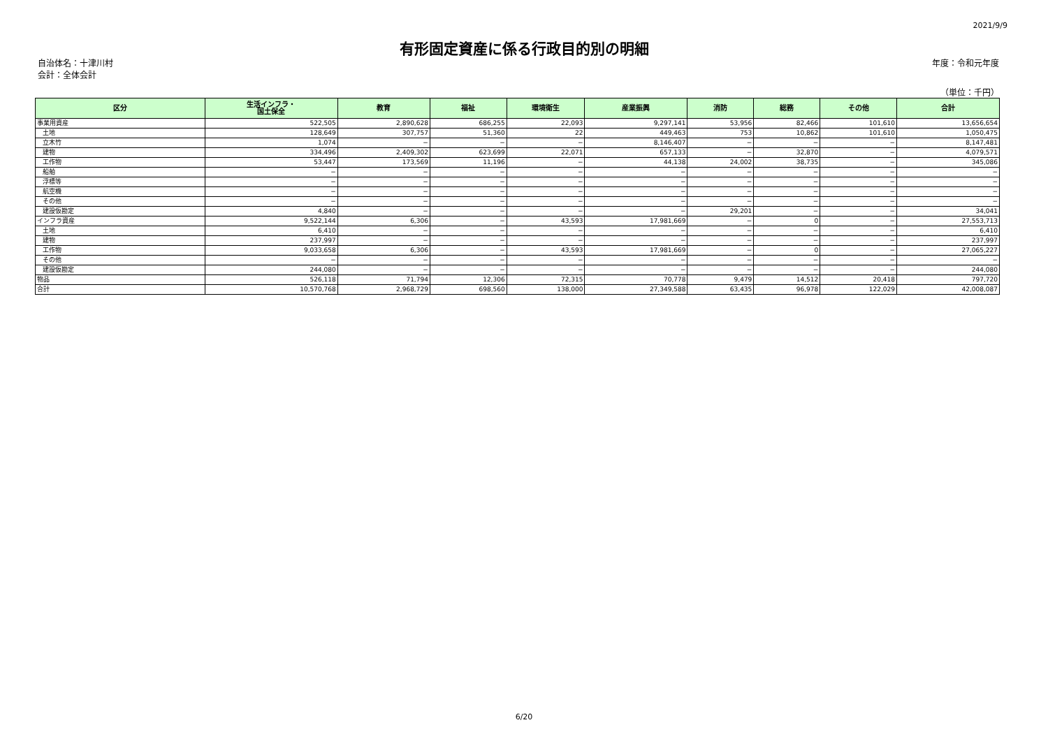2021/9/9
有形固定資産に係る行政目的別の明細
自治体名：十津川村
会計：全体会計
年度：令和元年度
（単位：千円）
| 区分 | 生活インフラ・ 国土保全 | 教育 | 福祉 | 環境衛生 | 産業振興 | 消防 | 総務 | その他 | 合計 |
| --- | --- | --- | --- | --- | --- | --- | --- | --- | --- |
| 事業用資産 | 522,505 | 2,890,628 | 686,255 | 22,093 | 9,297,141 | 53,956 | 82,466 | 101,610 | 13,656,654 |
| 土地 | 128,649 | 307,757 | 51,360 | 22 | 449,463 | 753 | 10,862 | 101,610 | 1,050,475 |
| 立木竹 | 1,074 | − | − | − | 8,146,407 | − | − | − | 8,147,481 |
| 建物 | 334,496 | 2,409,302 | 623,699 | 22,071 | 657,133 | − | 32,870 | − | 4,079,571 |
| 工作物 | 53,447 | 173,569 | 11,196 | − | 44,138 | 24,002 | 38,735 | − | 345,086 |
| 船舶 | − | − | − | − | − | − | − | − | − |
| 浮標等 | − | − | − | − | − | − | − | − | − |
| 航空機 | − | − | − | − | − | − | − | − | − |
| その他 | − | − | − | − | − | − | − | − | − |
| 建設仮勘定 | 4,840 | − | − | − | − | 29,201 | − | − | 34,041 |
| インフラ資産 | 9,522,144 | 6,306 | − | 43,593 | 17,981,669 | − | 0 | − | 27,553,713 |
| 土地 | 6,410 | − | − | − | − | − | − | − | 6,410 |
| 建物 | 237,997 | − | − | − | − | − | − | − | 237,997 |
| 工作物 | 9,033,658 | 6,306 | − | 43,593 | 17,981,669 | − | 0 | − | 27,065,227 |
| その他 | − | − | − | − | − | − | − | − | − |
| 建設仮勘定 | 244,080 | − | − | − | − | − | − | − | 244,080 |
| 物品 | 526,118 | 71,794 | 12,306 | 72,315 | 70,778 | 9,479 | 14,512 | 20,418 | 797,720 |
| 合計 | 10,570,768 | 2,968,729 | 698,560 | 138,000 | 27,349,588 | 63,435 | 96,978 | 122,029 | 42,008,087 |
6/20